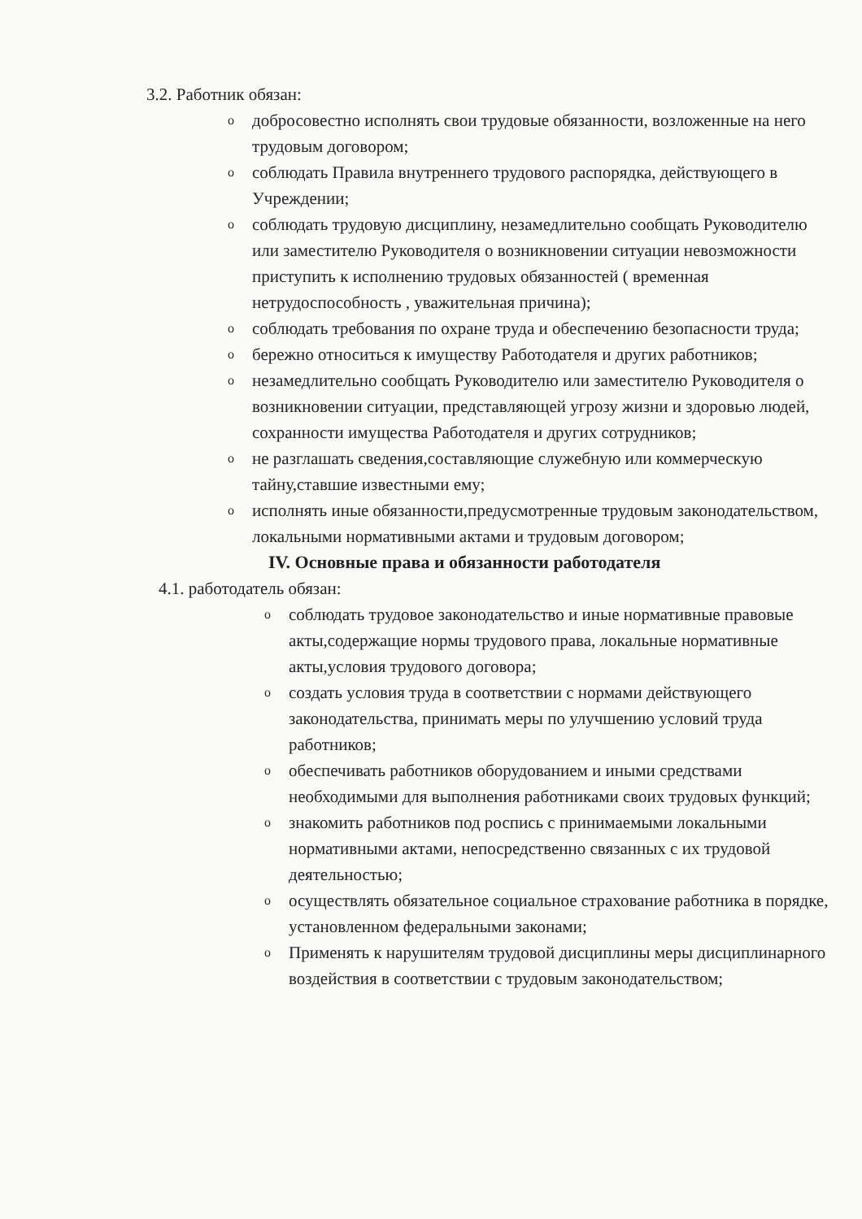3.2. Работник обязан:
o добросовестно исполнять свои трудовые обязанности, возложенные на него трудовым договором;
o соблюдать Правила внутреннего трудового распорядка, действующего в Учреждении;
o соблюдать трудовую дисциплину, незамедлительно сообщать Руководителю или заместителю Руководителя о возникновении ситуации невозможности приступить к исполнению трудовых обязанностей ( временная нетрудоспособность , уважительная причина);
o соблюдать требования по охране труда и обеспечению безопасности труда;
o бережно относиться к имуществу Работодателя и других работников;
o незамедлительно сообщать Руководителю или заместителю Руководителя о возникновении ситуации, представляющей угрозу жизни и здоровью людей, сохранности имущества Работодателя и других сотрудников;
o не разглашать сведения,составляющие служебную или коммерческую тайну,ставшие известными ему;
o исполнять иные обязанности,предусмотренные трудовым законодательством, локальными нормативными актами и трудовым договором;
IV. Основные права и обязанности работодателя
4.1. работодатель обязан:
o соблюдать трудовое законодательство и иные нормативные правовые акты,содержащие нормы трудового права, локальные нормативные акты,условия трудового договора;
o создать условия труда в соответствии с нормами действующего законодательства, принимать меры по улучшению условий труда работников;
o обеспечивать работников оборудованием и иными средствами необходимыми для выполнения работниками своих трудовых функций;
o знакомить работников под роспись с принимаемыми локальными нормативными актами, непосредственно связанных с их трудовой деятельностью;
o осуществлять обязательное социальное страхование работника в порядке, установленном федеральными законами;
o Применять к нарушителям трудовой дисциплины меры дисциплинарного воздействия в соответствии с трудовым законодательством;